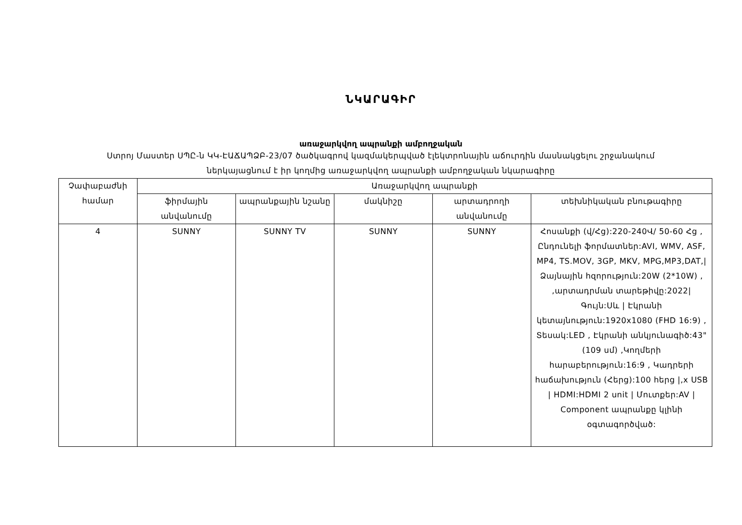ՆԿԱՐԱԳԻՐ
առաջարկվող ապրանքի ամբողջական
Ստրոյ Մաստեր ՍՊԸ-ն ԿԿ-ԷԱՃԱՊՁԲ-23/07 ծածկագրով կազմակերպված էլեկտրոնային աճուրդին մասնակցելու շրջանակում
ներկայացնում է իր կողմից առաջարկվող ապրանքի ամբողջական նկարագիրը
| Չափաբաժնի համար | Առաջարկվող ապրանքի | | | | |
| --- | --- | --- | --- | --- | --- |
| | ֆիրմային անվանումը | ապրանքային նշանը | մակնիշը | արտադրողի անվանումը | տեխնիկական բնութագիրը |
| 4 | SUNNY | SUNNY TV | SUNNY | SUNNY | Հոսանքի (վ/Հց):220-240Վ/ 50-60 Հց , Ընդունելի ֆորմատներ:AVI, WMV, ASF, MP4, TS.MOV, 3GP, MKV, MPG,MP3,DAT,/ Ձայնային հզորություն:20W (2*10W) , ,արտադրման տարեթիվը:2022/ Գույն:Սև / Էկրանի կետայնություն:1920x1080 (FHD 16:9) , Տեսակ:LED , Էկրանի անկյունագիծ:43" (109 սմ) ,Կողմերի հարաբերություն:16:9 , Կադրերի հաճախություն (Հերց):100 հերց /,x USB / HDMI:HDMI 2 unit / Մուտքեր:AV / Component ապրանքը կլինի օգտագործված: |